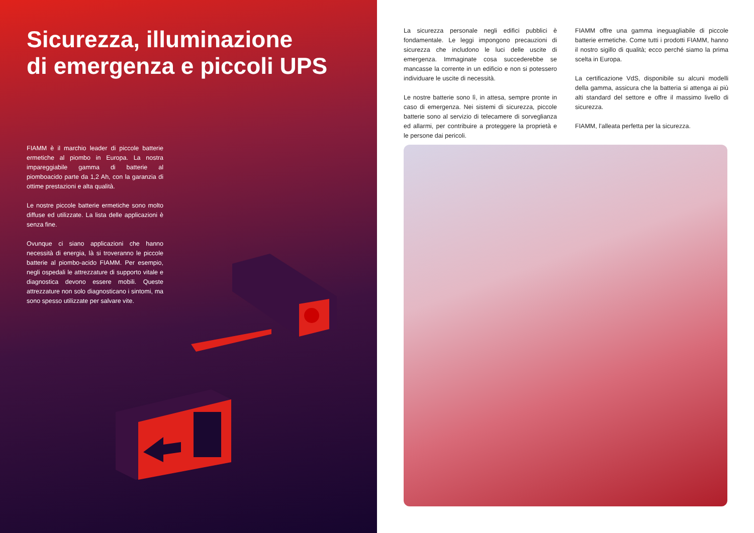Sicurezza, illuminazione
di emergenza e piccoli UPS
FIAMM è il marchio leader di piccole batterie ermetiche al piombo in Europa. La nostra impareggiabile gamma di batterie al piomboacido parte da 1,2 Ah, con la garanzia di ottime prestazioni e alta qualità.
Le nostre piccole batterie ermetiche sono molto diffuse ed utilizzate. La lista delle applicazioni è senza fine.
Ovunque ci siano applicazioni che hanno necessità di energia, là si troveranno le piccole batterie al piombo-acido FIAMM. Per esempio, negli ospedali le attrezzature di supporto vitale e diagnostica devono essere mobili. Queste attrezzature non solo diagnosticano i sintomi, ma sono spesso utilizzate per salvare vite.
La sicurezza personale negli edifici pubblici è fondamentale. Le leggi impongono precauzioni di sicurezza che includono le luci delle uscite di emergenza. Immaginate cosa succederebbe se mancasse la corrente in un edificio e non si potessero individuare le uscite di necessità.
Le nostre batterie sono lì, in attesa, sempre pronte in caso di emergenza. Nei sistemi di sicurezza, piccole batterie sono al servizio di telecamere di sorveglianza ed allarmi, per contribuire a proteggere la proprietà e le persone dai pericoli.
FIAMM offre una gamma ineguagliabile di piccole batterie ermetiche. Come tutti i prodotti FIAMM, hanno il nostro sigillo di qualità; ecco perché siamo la prima scelta in Europa.
La certificazione VdS, disponibile su alcuni modelli della gamma, assicura che la batteria si attenga ai più alti standard del settore e offre il massimo livello di sicurezza.
FIAMM, l’alleata perfetta per la sicurezza.